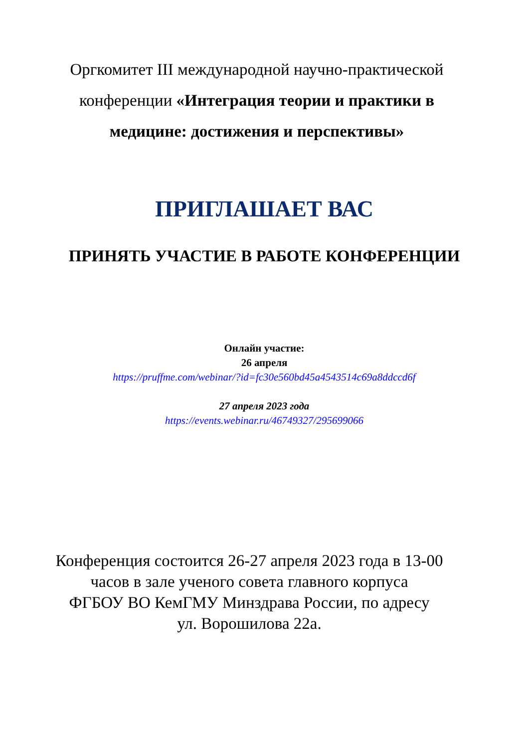Оргкомитет III международной научно-практической
конференции «Интеграция теории и практики в
медицине: достижения и перспективы»
ПРИГЛАШАЕТ ВАС
ПРИНЯТЬ УЧАСТИЕ В РАБОТЕ КОНФЕРЕНЦИИ
Онлайн участие:
26 апреля
https://pruffme.com/webinar/?id=fc30e560bd45a4543514c69a8ddccd6f
27 апреля 2023 года
https://events.webinar.ru/46749327/295699066
Конференция состоится 26-27 апреля 2023 года в 13-00
часов в зале ученого совета главного корпуса
ФГБОУ ВО КемГМУ Минздрава России, по адресу
ул. Ворошилова 22а.